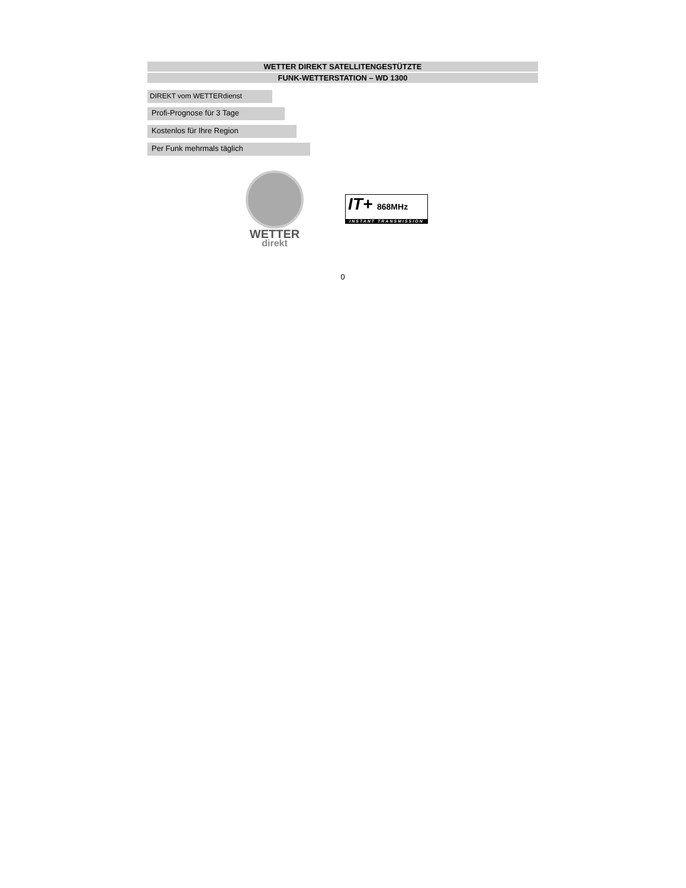WETTER DIREKT SATELLITENGESTÜTZTE
FUNK-WETTERSTATION – WD 1300
DIREKT vom WETTERdienst
Profi-Prognose für 3 Tage
Kostenlos für Ihre Region
Per Funk mehrmals täglich
WETTER
direkt
IT+ 868MHz
INSTANT TRANSMISSION
0